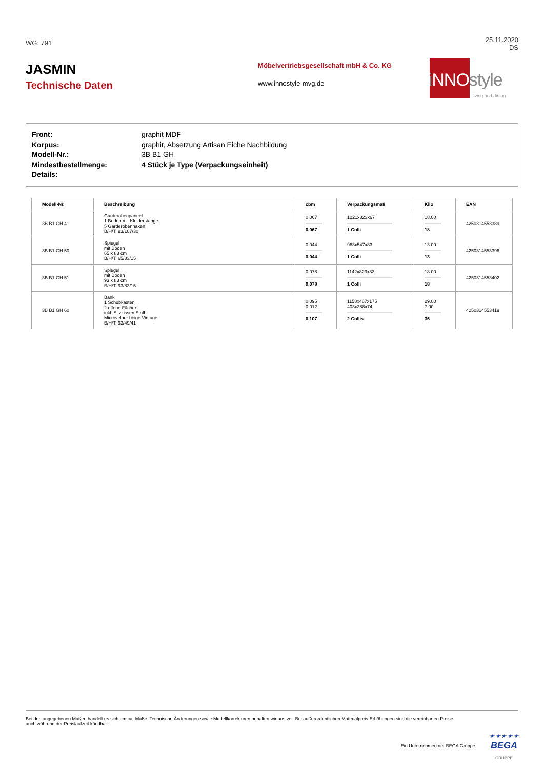WG: 791
25.11.2020
DS
JASMIN
Technische Daten
Möbelvertriebsgesellschaft mbH & Co. KG
www.innostyle-mvg.de
i NNOstyle
living and dining
Front: graphit MDF
Korpus: graphit, Absetzung Artisan Eiche Nachbildung
Modell-Nr.: 3B B1 GH
Mindestbestellmenge: 4 Stück je Type (Verpackungseinheit)
Details:
| Modell-Nr. | Beschreibung | cbm | Verpackungsmaß | Kilo | EAN |
| --- | --- | --- | --- | --- | --- |
| 3B B1 GH 41 | Garderobenpaneel 1 Boden mit Kleiderstange 5 Garderobenhaken B/H/T: 93/107/30 | 0.067 0.067 | 1221x823x67 1 Colli | 18.00 18 | 4250314553389 |
| 3B B1 GH 50 | Spiegel mit Boden 65 x 83 cm B/H/T: 65/83/15 | 0.044 0.044 | 963x547x83 1 Colli | 13.00 13 | 4250314553396 |
| 3B B1 GH 51 | Spiegel mit Boden 93 x 83 cm B/H/T: 93/83/15 | 0.078 0.078 | 1142x823x83 1 Colli | 18.00 18 | 4250314553402 |
| 3B B1 GH 60 | Bank 1 Schubkasten 2 offene Fächer inkl. Sitzkissen Stoff Microvelour beige Vintage B/H/T: 93/49/41 | 0.095 0.012 0.107 | 1158x467x175 403x388x74 2 Collis | 29.00 7.00 36 | 4250314553419 |
Bei den angegebenen Maßen handelt es sich um ca.-Maße. Technische Änderungen sowie Modellkorrekturen behalten wir uns vor. Bei außerordentlichen Materialpreis-Erhöhungen sind die vereinbarten Preise auch während der Preislaufzeit kündbar.
Ein Unternehmen der BEGA Gruppe
★ ★ ★ ★ ★
BEGA
GRUPPE